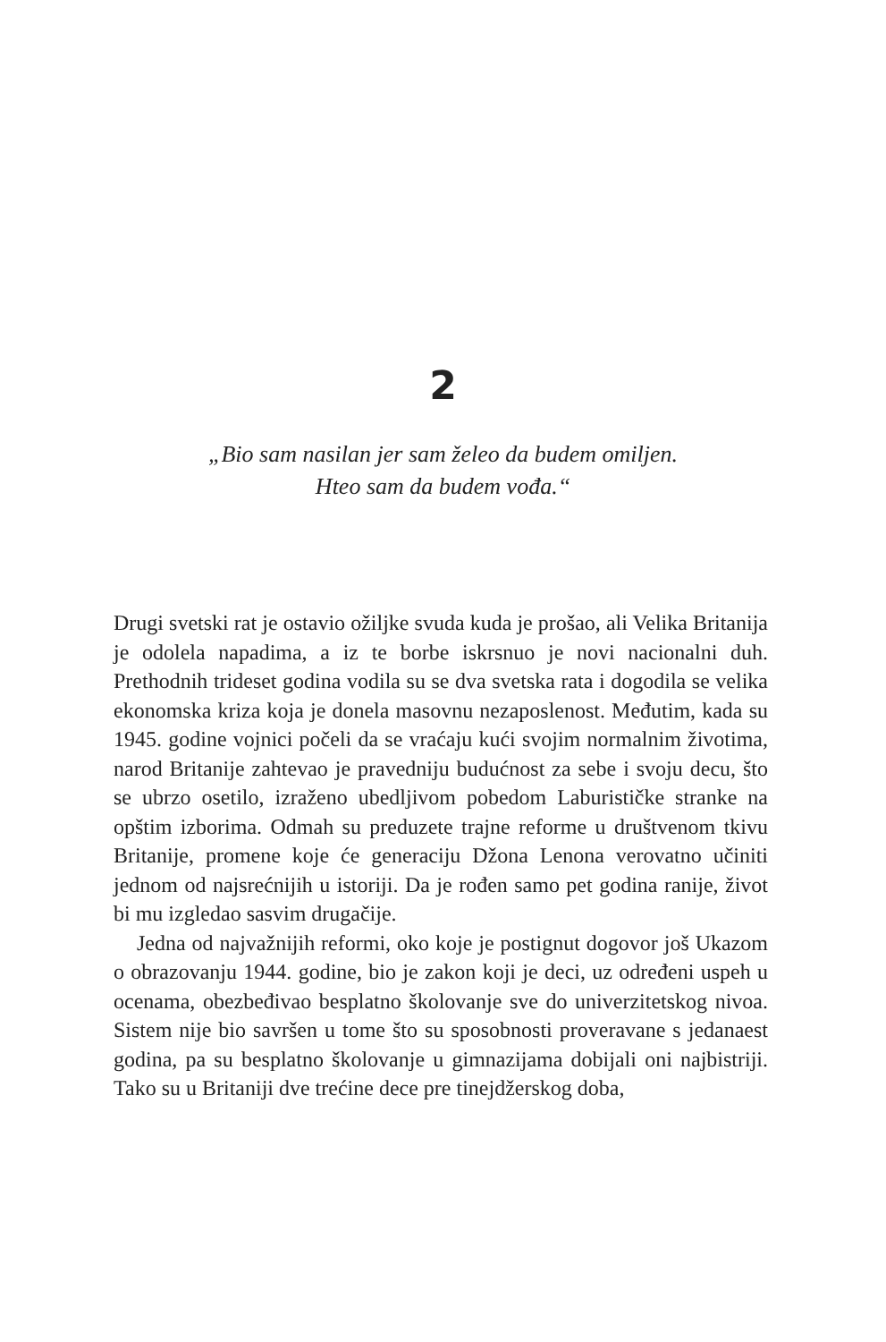2
„Bio sam nasilan jer sam želeo da budem omiljen.
Hteo sam da budem vođa.“
Drugi svetski rat je ostavio ožiljke svuda kuda je prošao, ali Velika Britanija je odolela napadima, a iz te borbe iskrsnuo je novi nacionalni duh. Prethodnih trideset godina vodila su se dva svetska rata i dogodila se velika ekonomska kriza koja je donela masovnu nezaposlenost. Međutim, kada su 1945. godine vojnici počeli da se vraćaju kući svojim normalnim životima, narod Britanije zahtevao je pravedniju budućnost za sebe i svoju decu, što se ubrzo osetilo, izraženo ubedljivom pobedom Laburističke stranke na opštim izborima. Odmah su preduzete trajne reforme u društvenom tkivu Britanije, promene koje će generaciju Džona Lenona verovatno učiniti jednom od najsrećnijih u istoriji. Da je rođen samo pet godina ranije, život bi mu izgledao sasvim drugačije.
Jedna od najvažnijih reformi, oko koje je postignut dogovor još Ukazom o obrazovanju 1944. godine, bio je zakon koji je deci, uz određeni uspeh u ocenama, obezbeđivao besplatno školovanje sve do univerzitetskog nivoa. Sistem nije bio savršen u tome što su sposobnosti proveravane s jedanaest godina, pa su besplatno školovanje u gimnazijama dobijali oni najbistriji. Tako su u Britaniji dve trećine dece pre tinejdžerskog doba,